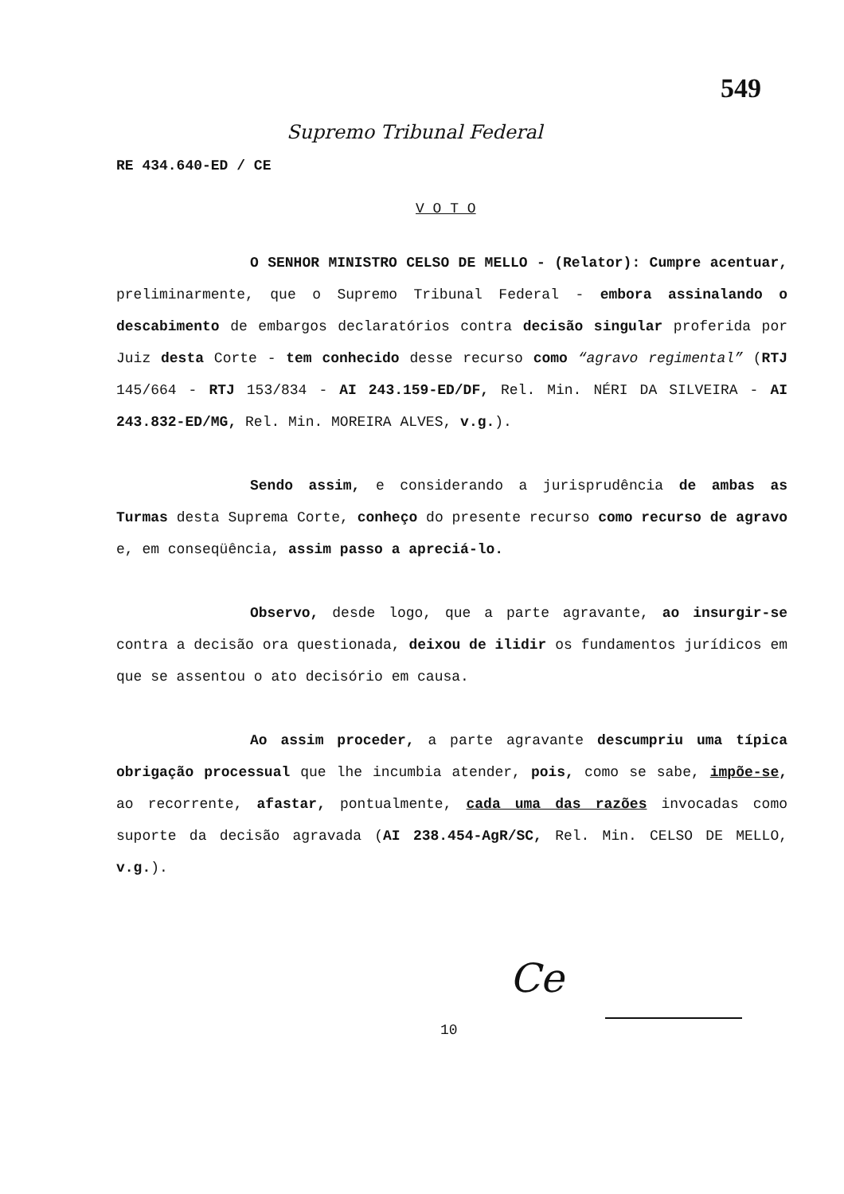549
Supremo Tribunal Federal
RE 434.640-ED / CE
V O T O
O SENHOR MINISTRO CELSO DE MELLO - (Relator): Cumpre acentuar, preliminarmente, que o Supremo Tribunal Federal - embora assinalando o descabimento de embargos declaratórios contra decisão singular proferida por Juiz desta Corte - tem conhecido desse recurso como “agravo regimental” (RTJ 145/664 - RTJ 153/834 - AI 243.159-ED/DF, Rel. Min. NÉRI DA SILVEIRA - AI 243.832-ED/MG, Rel. Min. MOREIRA ALVES, v.g.).
Sendo assim, e considerando a jurisprudência de ambas as Turmas desta Suprema Corte, conheço do presente recurso como recurso de agravo e, em conseqüência, assim passo a apreciá-lo.
Observo, desde logo, que a parte agravante, ao insurgir-se contra a decisão ora questionada, deixou de ilidir os fundamentos jurídicos em que se assentou o ato decisório em causa.
Ao assim proceder, a parte agravante descumpriu uma típica obrigação processual que lhe incumbia atender, pois, como se sabe, impõe-se, ao recorrente, afastar, pontualmente, cada uma das razões invocadas como suporte da decisão agravada (AI 238.454-AgR/SC, Rel. Min. CELSO DE MELLO, v.g.).
Ce
10